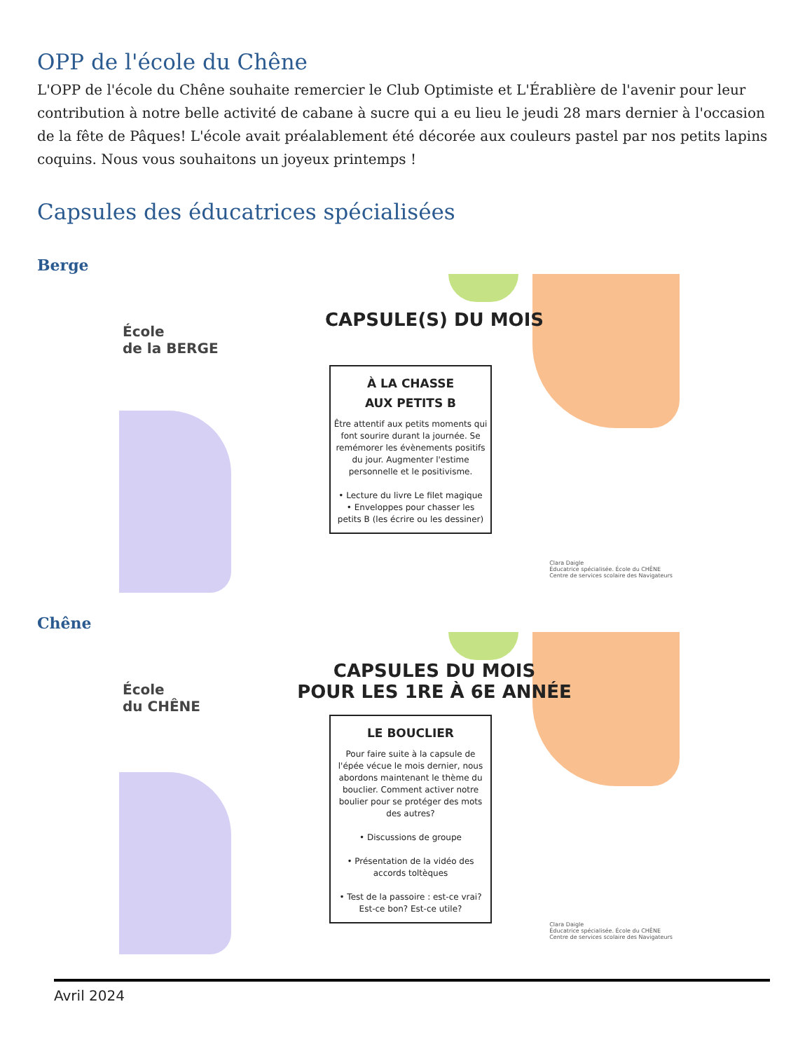OPP de l'école du Chêne
L'OPP de l'école du Chêne souhaite remercier le Club Optimiste et L'Érablière de l'avenir pour leur contribution à notre belle activité de cabane à sucre qui a eu lieu le jeudi 28 mars dernier à l'occasion de la fête de Pâques! L'école avait préalablement été décorée aux couleurs pastel par nos petits lapins coquins. Nous vous souhaitons un joyeux printemps !
Capsules des éducatrices spécialisées
Berge
École
de la BERGE
CAPSULE(S) DU MOIS
À LA CHASSE
AUX PETITS B
Être attentif aux petits moments qui font sourire durant la journée. Se remémorer les évènements positifs du jour. Augmenter l'estime personnelle et le positivisme.
• Lecture du livre Le filet magique
• Enveloppes pour chasser les petits B (les écrire ou les dessiner)
Clara Daigle
Éducatrice spécialisée. École du CHÊNE
Centre de services scolaire des Navigateurs
Chêne
École
du CHÊNE
CAPSULES DU MOIS
POUR LES 1RE À 6E ANNÉE
LE BOUCLIER
Pour faire suite à la capsule de l'épée vécue le mois dernier, nous abordons maintenant le thème du bouclier. Comment activer notre boulier pour se protéger des mots des autres?
• Discussions de groupe
• Présentation de la vidéo des accords toltèques
• Test de la passoire : est-ce vrai? Est-ce bon? Est-ce utile?
Clara Daigle
Éducatrice spécialisée. École du CHÊNE
Centre de services scolaire des Navigateurs
Avril 2024